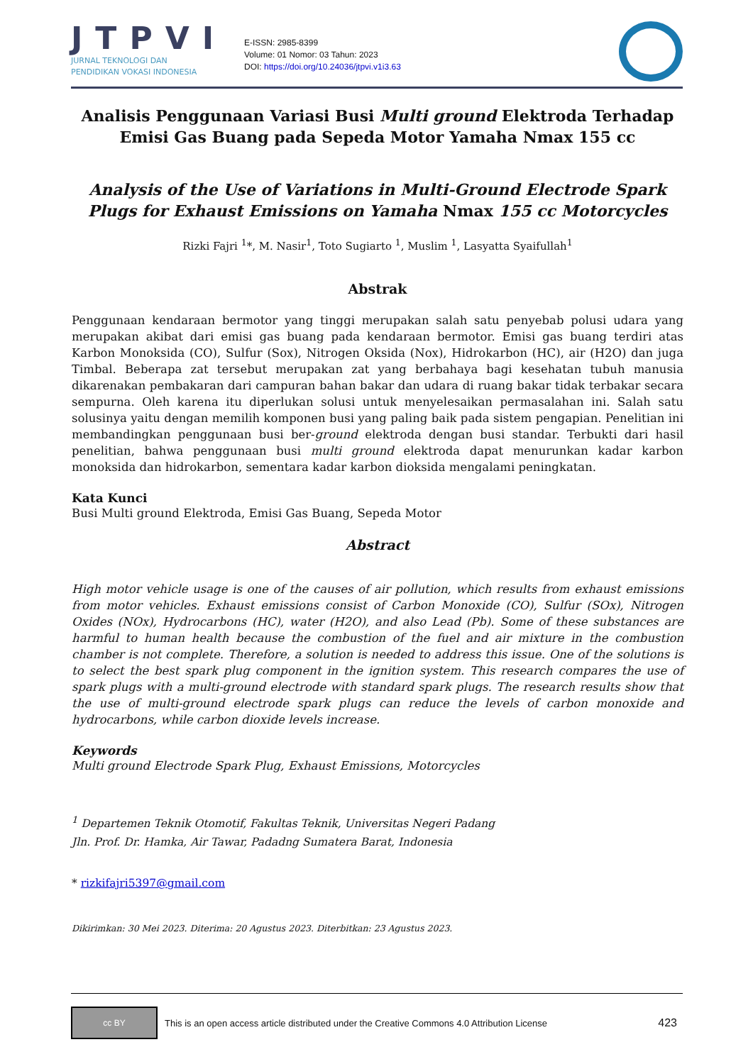JTPVI
JURNAL TEKNOLOGI DAN
PENDIDIKAN VOKASI INDONESIA
E-ISSN: 2985-8399
Volume: 01 Nomor: 03 Tahun: 2023
DOI: https://doi.org/10.24036/jtpvi.v1i3.63
Analisis Penggunaan Variasi Busi Multi ground Elektroda Terhadap Emisi Gas Buang pada Sepeda Motor Yamaha Nmax 155 cc
Analysis of the Use of Variations in Multi-Ground Electrode Spark Plugs for Exhaust Emissions on Yamaha Nmax 155 cc Motorcycles
Rizki Fajri <sup>1</sup>*, M. Nasir<sup>1</sup>, Toto Sugiarto <sup>1</sup>, Muslim <sup>1</sup>, Lasyatta Syaifullah<sup>1</sup>
Abstrak
Penggunaan kendaraan bermotor yang tinggi merupakan salah satu penyebab polusi udara yang merupakan akibat dari emisi gas buang pada kendaraan bermotor. Emisi gas buang terdiri atas Karbon Monoksida (CO), Sulfur (Sox), Nitrogen Oksida (Nox), Hidrokarbon (HC), air (H2O) dan juga Timbal. Beberapa zat tersebut merupakan zat yang berbahaya bagi kesehatan tubuh manusia dikarenakan pembakaran dari campuran bahan bakar dan udara di ruang bakar tidak terbakar secara sempurna. Oleh karena itu diperlukan solusi untuk menyelesaikan permasalahan ini. Salah satu solusinya yaitu dengan memilih komponen busi yang paling baik pada sistem pengapian. Penelitian ini membandingkan penggunaan busi ber-ground elektroda dengan busi standar. Terbukti dari hasil penelitian, bahwa penggunaan busi multi ground elektroda dapat menurunkan kadar karbon monoksida dan hidrokarbon, sementara kadar karbon dioksida mengalami peningkatan.
Kata Kunci
Busi Multi ground Elektroda, Emisi Gas Buang, Sepeda Motor
Abstract
High motor vehicle usage is one of the causes of air pollution, which results from exhaust emissions from motor vehicles. Exhaust emissions consist of Carbon Monoxide (CO), Sulfur (SOx), Nitrogen Oxides (NOx), Hydrocarbons (HC), water (H2O), and also Lead (Pb). Some of these substances are harmful to human health because the combustion of the fuel and air mixture in the combustion chamber is not complete. Therefore, a solution is needed to address this issue. One of the solutions is to select the best spark plug component in the ignition system. This research compares the use of spark plugs with a multi-ground electrode with standard spark plugs. The research results show that the use of multi-ground electrode spark plugs can reduce the levels of carbon monoxide and hydrocarbons, while carbon dioxide levels increase.
Keywords
Multi ground Electrode Spark Plug, Exhaust Emissions, Motorcycles
<sup>1</sup> Departemen Teknik Otomotif, Fakultas Teknik, Universitas Negeri Padang
Jln. Prof. Dr. Hamka, Air Tawar, Padadng Sumatera Barat, Indonesia
* rizkifajri5397@gmail.com
Dikirimkan: 30 Mei 2023. Diterima: 20 Agustus 2023. Diterbitkan: 23 Agustus 2023.
cc BY
This is an open access article distributed under the Creative Commons 4.0 Attribution License 423